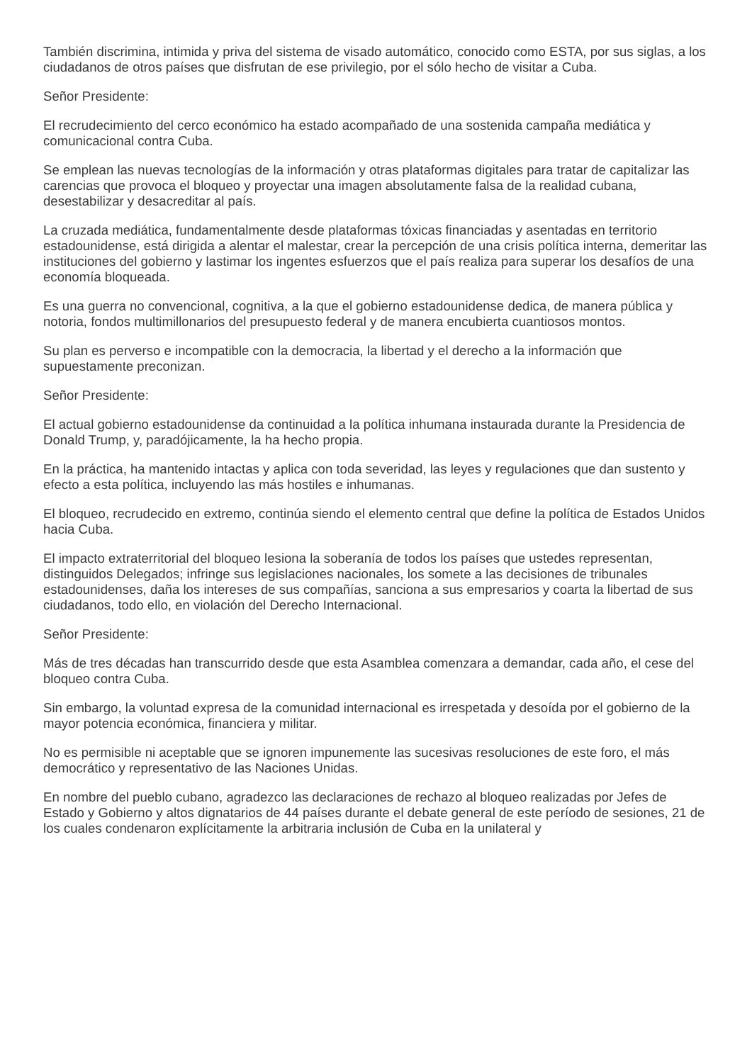También discrimina, intimida y priva del sistema de visado automático, conocido como ESTA, por sus siglas, a los ciudadanos de otros países que disfrutan de ese privilegio, por el sólo hecho de visitar a Cuba.
Señor Presidente:
El recrudecimiento del cerco económico ha estado acompañado de una sostenida campaña mediática y comunicacional contra Cuba.
Se emplean las nuevas tecnologías de la información y otras plataformas digitales para tratar de capitalizar las carencias que provoca el bloqueo y proyectar una imagen absolutamente falsa de la realidad cubana, desestabilizar y desacreditar al país.
La cruzada mediática, fundamentalmente desde plataformas tóxicas financiadas y asentadas en territorio estadounidense, está dirigida a alentar el malestar, crear la percepción de una crisis política interna, demeritar las instituciones del gobierno y lastimar los ingentes esfuerzos que el país realiza para superar los desafíos de una economía bloqueada.
Es una guerra no convencional, cognitiva, a la que el gobierno estadounidense dedica, de manera pública y notoria, fondos multimillonarios del presupuesto federal y de manera encubierta cuantiosos montos.
Su plan es perverso e incompatible con la democracia, la libertad y el derecho a la información que supuestamente preconizan.
Señor Presidente:
El actual gobierno estadounidense da continuidad a la política inhumana instaurada durante la Presidencia de Donald Trump, y, paradójicamente, la ha hecho propia.
En la práctica, ha mantenido intactas y aplica con toda severidad, las leyes y regulaciones que dan sustento y efecto a esta política, incluyendo las más hostiles e inhumanas.
El bloqueo, recrudecido en extremo, continúa siendo el elemento central que define la política de Estados Unidos hacia Cuba.
El impacto extraterritorial del bloqueo lesiona la soberanía de todos los países que ustedes representan, distinguidos Delegados; infringe sus legislaciones nacionales, los somete a las decisiones de tribunales estadounidenses, daña los intereses de sus compañías, sanciona a sus empresarios y coarta la libertad de sus ciudadanos, todo ello, en violación del Derecho Internacional.
Señor Presidente:
Más de tres décadas han transcurrido desde que esta Asamblea comenzara a demandar, cada año, el cese del bloqueo contra Cuba.
Sin embargo, la voluntad expresa de la comunidad internacional es irrespetada y desoída por el gobierno de la mayor potencia económica, financiera y militar.
No es permisible ni aceptable que se ignoren impunemente las sucesivas resoluciones de este foro, el más democrático y representativo de las Naciones Unidas.
En nombre del pueblo cubano, agradezco las declaraciones de rechazo al bloqueo realizadas por Jefes de Estado y Gobierno y altos dignatarios de 44 países durante el debate general de este período de sesiones, 21 de los cuales condenaron explícitamente la arbitraria inclusión de Cuba en la unilateral y